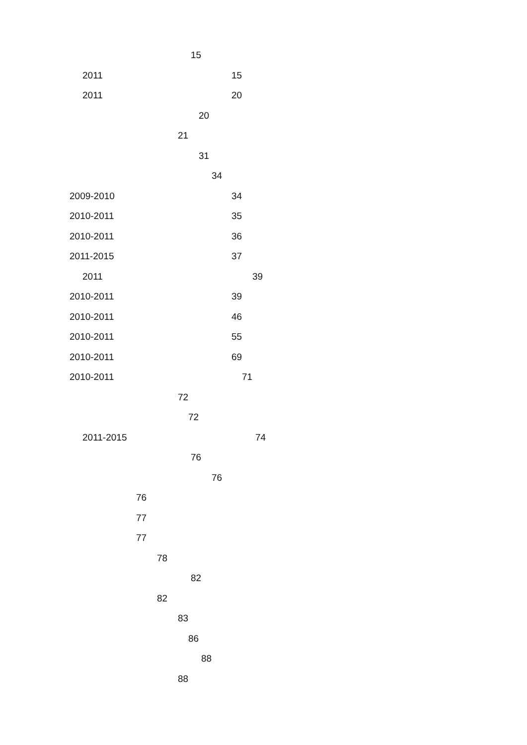15
2011 15
2011 20
20
21
31
34
2009-2010 34
2010-2011 35
2010-2011 36
2011-2015 37
2011 39
2010-2011 39
2010-2011 46
2010-2011 55
2010-2011 69
2010-2011 71
72
72
2011-2015 74
76
76
76
77
77
78
82
82
83
86
88
88